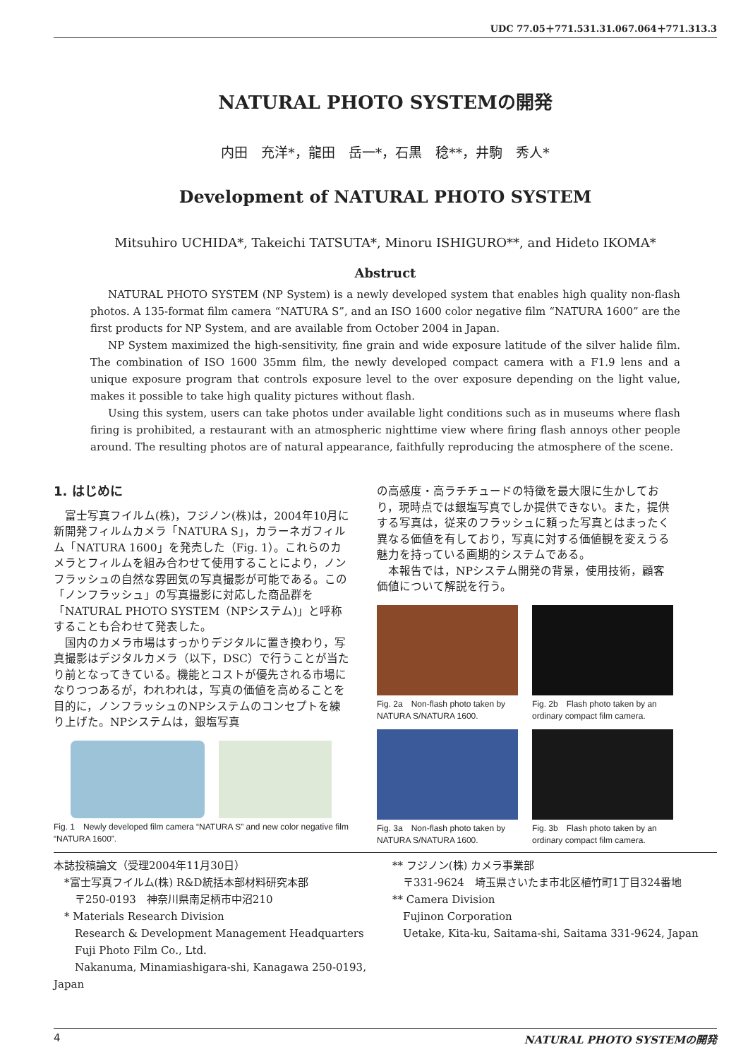UDC 77.05＋771.531.31.067.064＋771.313.3
NATURAL PHOTO SYSTEMの開発
内田　充洋*，龍田　岳一*，石黒　稔**，井駒　秀人*
Development of NATURAL PHOTO SYSTEM
Mitsuhiro UCHIDA*, Takeichi TATSUTA*, Minoru ISHIGURO**, and Hideto IKOMA*
Abstruct
NATURAL PHOTO SYSTEM (NP System) is a newly developed system that enables high quality non-flash photos. A 135-format film camera “NATURA S”, and an ISO 1600 color negative film “NATURA 1600” are the first products for NP System, and are available from October 2004 in Japan.
NP System maximized the high-sensitivity, fine grain and wide exposure latitude of the silver halide film. The combination of ISO 1600 35mm film, the newly developed compact camera with a F1.9 lens and a unique exposure program that controls exposure level to the over exposure depending on the light value, makes it possible to take high quality pictures without flash.
Using this system, users can take photos under available light conditions such as in museums where flash firing is prohibited, a restaurant with an atmospheric nighttime view where firing flash annoys other people around. The resulting photos are of natural appearance, faithfully reproducing the atmosphere of the scene.
1. はじめに
富士写真フイルム(株)，フジノン(株)は，2004年10月に新開発フィルムカメラ「NATURA S」，カラーネガフィルム「NATURA 1600」を発売した（Fig. 1）。これらのカメラとフィルムを組み合わせて使用することにより，ノンフラッシュの自然な雰囲気の写真撮影が可能である。この「ノンフラッシュ」の写真撮影に対応した商品群を「NATURAL PHOTO SYSTEM（NPシステム)」と呼称することも合わせて発表した。
国内のカメラ市場はすっかりデジタルに置き換わり，写真撮影はデジタルカメラ（以下，DSC）で行うことが当たり前となってきている。機能とコストが優先される市場になりつつあるが，われわれは，写真の価値を高めることを目的に，ノンフラッシュのNPシステムのコンセプトを練り上げた。NPシステムは，銀塩写真
Fig. 1　Newly developed film camera “NATURA S” and new color negative film “NATURA 1600”.
の高感度・高ラチチュードの特徴を最大限に生かしており，現時点では銀塩写真でしか提供できない。また，提供する写真は，従来のフラッシュに頼った写真とはまったく異なる価値を有しており，写真に対する価値観を変えうる魅力を持っている画期的システムである。
本報告では，NPシステム開発の背景，使用技術，顧客価値について解説を行う。
Fig. 2a　Non-flash photo taken by NATURA S/NATURA 1600.
Fig. 2b　Flash photo taken by an ordinary compact film camera.
Fig. 3a　Non-flash photo taken by NATURA S/NATURA 1600.
Fig. 3b　Flash photo taken by an ordinary compact film camera.
本誌投稿論文（受理2004年11月30日）
　*富士写真フイルム(株) R&D統括本部材料研究本部
　　〒250-0193　神奈川県南足柄市中沼210
　* Materials Research Division
　　Research & Development Management Headquarters
　　Fuji Photo Film Co., Ltd.
　　Nakanuma, Minamiashigara-shi, Kanagawa 250-0193, Japan
** フジノン(株) カメラ事業部
　〒331-9624　埼玉県さいたま市北区植竹町1丁目324番地
** Camera Division
　Fujinon Corporation
　Uetake, Kita-ku, Saitama-shi, Saitama 331-9624, Japan
4 NATURAL PHOTO SYSTEMの開発